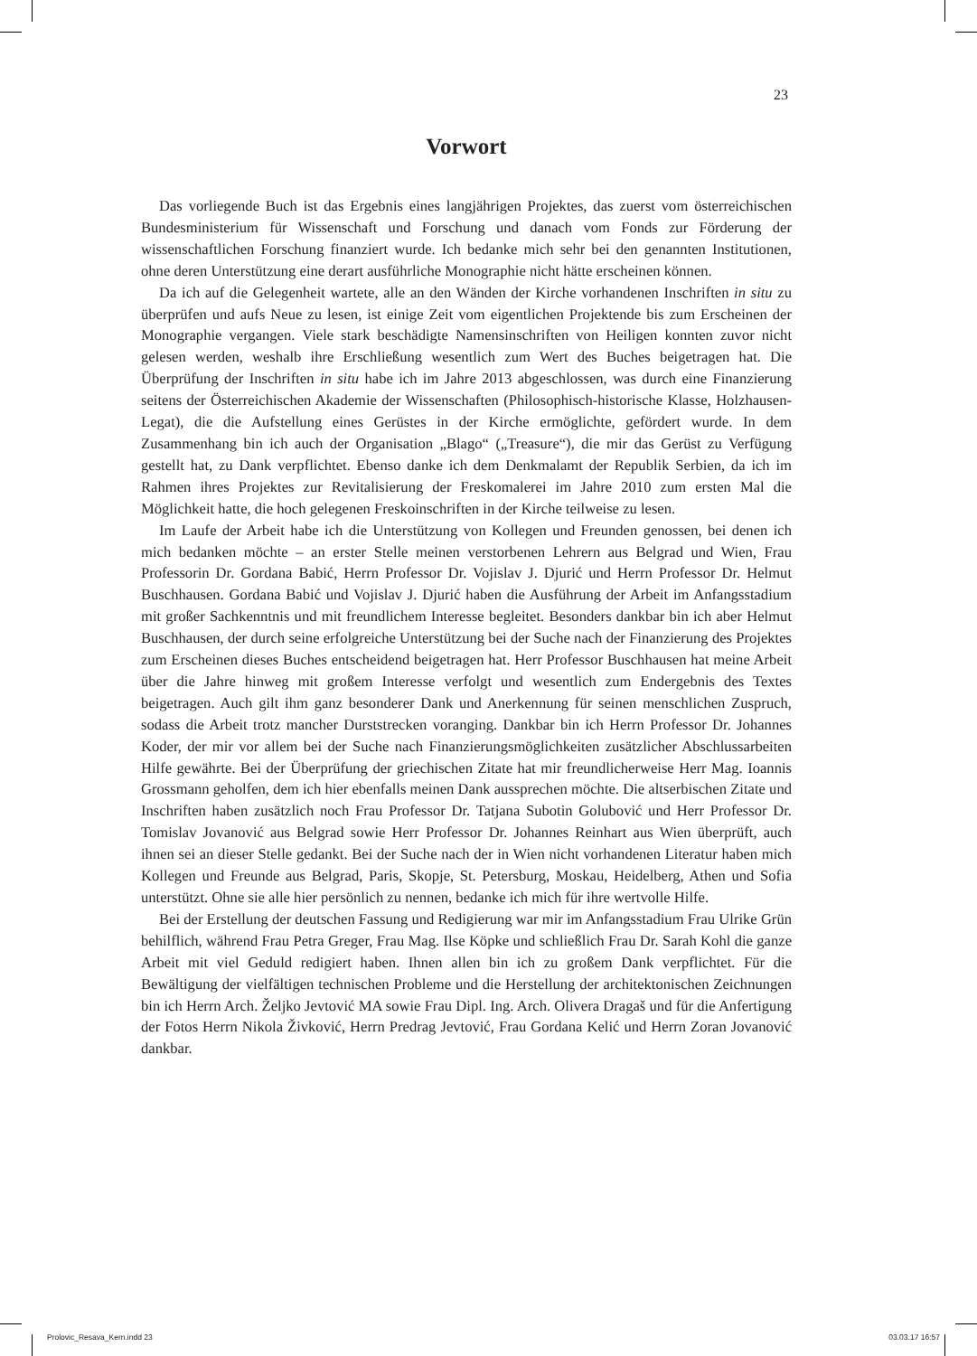23
Vorwort
Das vorliegende Buch ist das Ergebnis eines langjährigen Projektes, das zuerst vom österreichischen Bundesministerium für Wissenschaft und Forschung und danach vom Fonds zur Förderung der wissenschaftlichen Forschung finanziert wurde. Ich bedanke mich sehr bei den genannten Institutionen, ohne deren Unterstützung eine derart ausführliche Monographie nicht hätte erscheinen können.
Da ich auf die Gelegenheit wartete, alle an den Wänden der Kirche vorhandenen Inschriften in situ zu überprüfen und aufs Neue zu lesen, ist einige Zeit vom eigentlichen Projektende bis zum Erscheinen der Monographie vergangen. Viele stark beschädigte Namensinschriften von Heiligen konnten zuvor nicht gelesen werden, weshalb ihre Erschließung wesentlich zum Wert des Buches beigetragen hat. Die Überprüfung der Inschriften in situ habe ich im Jahre 2013 abgeschlossen, was durch eine Finanzierung seitens der Österreichischen Akademie der Wissenschaften (Philosophisch-historische Klasse, Holzhausen-Legat), die die Aufstellung eines Gerüstes in der Kirche ermöglichte, gefördert wurde. In dem Zusammenhang bin ich auch der Organisation „Blago“ („Treasure“), die mir das Gerüst zu Verfügung gestellt hat, zu Dank verpflichtet. Ebenso danke ich dem Denkmalamt der Republik Serbien, da ich im Rahmen ihres Projektes zur Revitalisierung der Freskomalerei im Jahre 2010 zum ersten Mal die Möglichkeit hatte, die hoch gelegenen Freskoinschriften in der Kirche teilweise zu lesen.
Im Laufe der Arbeit habe ich die Unterstützung von Kollegen und Freunden genossen, bei denen ich mich bedanken möchte – an erster Stelle meinen verstorbenen Lehrern aus Belgrad und Wien, Frau Professorin Dr. Gordana Babić, Herrn Professor Dr. Vojislav J. Djurić und Herrn Professor Dr. Helmut Buschhausen. Gordana Babić und Vojislav J. Djurić haben die Ausführung der Arbeit im Anfangsstadium mit großer Sachkenntnis und mit freundlichem Interesse begleitet. Besonders dankbar bin ich aber Helmut Buschhausen, der durch seine erfolgreiche Unterstützung bei der Suche nach der Finanzierung des Projektes zum Erscheinen dieses Buches entscheidend beigetragen hat. Herr Professor Buschhausen hat meine Arbeit über die Jahre hinweg mit großem Interesse verfolgt und wesentlich zum Endergebnis des Textes beigetragen. Auch gilt ihm ganz besonderer Dank und Anerkennung für seinen menschlichen Zuspruch, sodass die Arbeit trotz mancher Durststrecken voranging. Dankbar bin ich Herrn Professor Dr. Johannes Koder, der mir vor allem bei der Suche nach Finanzierungsmöglichkeiten zusätzlicher Abschlussarbeiten Hilfe gewährte. Bei der Überprüfung der griechischen Zitate hat mir freundlicherweise Herr Mag. Ioannis Grossmann geholfen, dem ich hier ebenfalls meinen Dank aussprechen möchte. Die altserbischen Zitate und Inschriften haben zusätzlich noch Frau Professor Dr. Tatjana Subotin Golubović und Herr Professor Dr. Tomislav Jovanović aus Belgrad sowie Herr Professor Dr. Johannes Reinhart aus Wien überprüft, auch ihnen sei an dieser Stelle gedankt. Bei der Suche nach der in Wien nicht vorhandenen Literatur haben mich Kollegen und Freunde aus Belgrad, Paris, Skopje, St. Petersburg, Moskau, Heidelberg, Athen und Sofia unterstützt. Ohne sie alle hier persönlich zu nennen, bedanke ich mich für ihre wertvolle Hilfe.
Bei der Erstellung der deutschen Fassung und Redigierung war mir im Anfangsstadium Frau Ulrike Grün behilflich, während Frau Petra Greger, Frau Mag. Ilse Köpke und schließlich Frau Dr. Sarah Kohl die ganze Arbeit mit viel Geduld redigiert haben. Ihnen allen bin ich zu großem Dank verpflichtet. Für die Bewältigung der vielfältigen technischen Probleme und die Herstellung der architektonischen Zeichnungen bin ich Herrn Arch. Željko Jevtović MA sowie Frau Dipl. Ing. Arch. Olivera Dragaš und für die Anfertigung der Fotos Herrn Nikola Živković, Herrn Predrag Jevtović, Frau Gordana Kelić und Herrn Zoran Jovanović dankbar.
Prolovic_Resava_Kern.indd 23 03.03.17 16:57